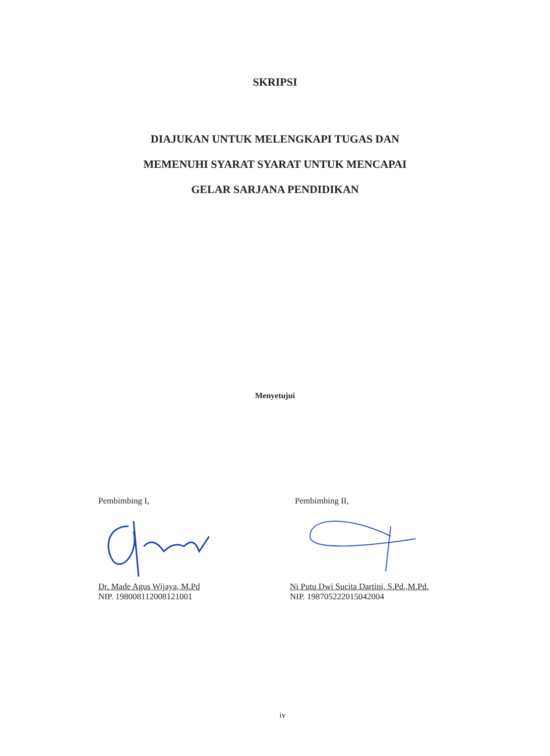SKRIPSI
DIAJUKAN UNTUK MELENGKAPI TUGAS DAN
MEMENUHI SYARAT SYARAT UNTUK MENCAPAI
GELAR SARJANA PENDIDIKAN
Menyetujui
Pembimbing I,
Dr. Made Agus Wijaya, M.Pd
NIP. 198008112008121001
Pembimbing II,
Ni Putu Dwi Sucita Dartini, S.Pd.,M.Pd.
NIP. 198705222015042004
iv